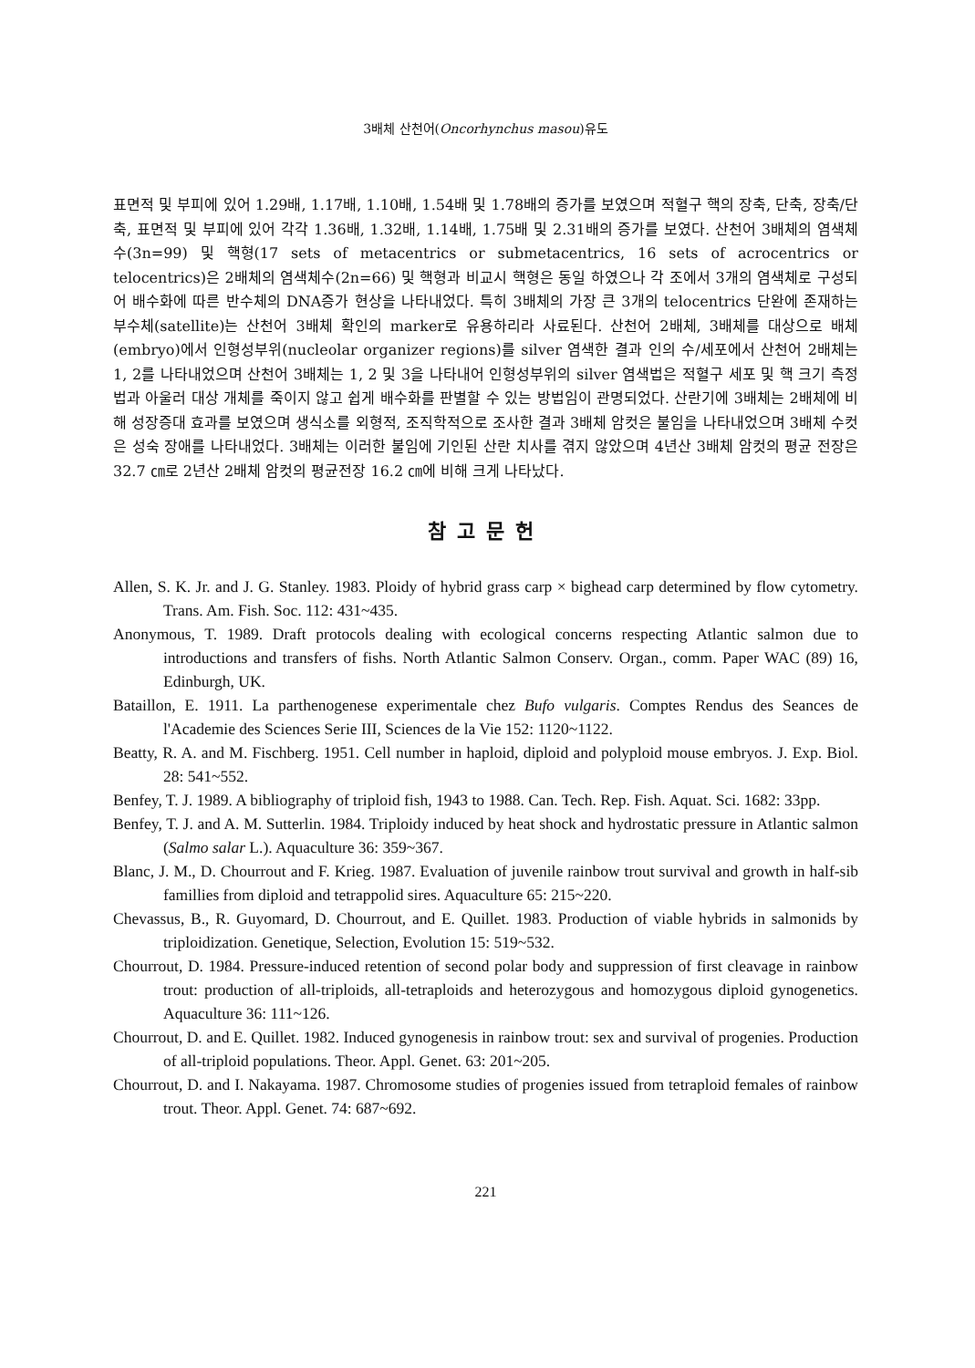3배체 산천어(Oncorhynchus masou)유도
표면적 및 부피에 있어 1.29배, 1.17배, 1.10배, 1.54배 및 1.78배의 증가를 보였으며 적혈구 핵의 장축, 단축, 장축/단축, 표면적 및 부피에 있어 각각 1.36배, 1.32배, 1.14배, 1.75배 및 2.31배의 증가를 보였다. 산천어 3배체의 염색체수(3n=99) 및 핵형(17 sets of metacentrics or submetacentrics, 16 sets of acrocentrics or telocentrics)은 2배체의 염색체수(2n=66) 및 핵형과 비교시 핵형은 동일 하였으나 각 조에서 3개의 염색체로 구성되어 배수화에 따른 반수체의 DNA증가 현상을 나타내었다. 특히 3배체의 가장 큰 3개의 telocentrics 단완에 존재하는 부수체(satellite)는 산천어 3배체 확인의 marker로 유용하리라 사료된다. 산천어 2배체, 3배체를 대상으로 배체(embryo)에서 인형성부위(nucleolar organizer regions)를 silver 염색한 결과 인의 수/세포에서 산천어 2배체는 1, 2를 나타내었으며 산천어 3배체는 1, 2 및 3을 나타내어 인형성부위의 silver 염색법은 적혈구 세포 및 핵 크기 측정법과 아울러 대상 개체를 죽이지 않고 쉽게 배수화를 판별할 수 있는 방법임이 관명되었다. 산란기에 3배체는 2배체에 비해 성장증대 효과를 보였으며 생식소를 외형적, 조직학적으로 조사한 결과 3배체 암컷은 불임을 나타내었으며 3배체 수컷은 성숙 장애를 나타내었다. 3배체는 이러한 불임에 기인된 산란 치사를 겪지 않았으며 4년산 3배체 암컷의 평균 전장은 32.7 ㎝로 2년산 2배체 암컷의 평균전장 16.2 ㎝에 비해 크게 나타났다.
참고문헌
Allen, S. K. Jr. and J. G. Stanley. 1983. Ploidy of hybrid grass carp × bighead carp determined by flow cytometry. Trans. Am. Fish. Soc. 112: 431~435.
Anonymous, T. 1989. Draft protocols dealing with ecological concerns respecting Atlantic salmon due to introductions and transfers of fishs. North Atlantic Salmon Conserv. Organ., comm. Paper WAC (89) 16, Edinburgh, UK.
Bataillon, E. 1911. La parthenogenese experimentale chez Bufo vulgaris. Comptes Rendus des Seances de l'Academie des Sciences Serie III, Sciences de la Vie 152: 1120~1122.
Beatty, R. A. and M. Fischberg. 1951. Cell number in haploid, diploid and polyploid mouse embryos. J. Exp. Biol. 28: 541~552.
Benfey, T. J. 1989. A bibliography of triploid fish, 1943 to 1988. Can. Tech. Rep. Fish. Aquat. Sci. 1682: 33pp.
Benfey, T. J. and A. M. Sutterlin. 1984. Triploidy induced by heat shock and hydrostatic pressure in Atlantic salmon (Salmo salar L.). Aquaculture 36: 359~367.
Blanc, J. M., D. Chourrout and F. Krieg. 1987. Evaluation of juvenile rainbow trout survival and growth in half-sib famillies from diploid and tetrappolid sires. Aquaculture 65: 215~220.
Chevassus, B., R. Guyomard, D. Chourrout, and E. Quillet. 1983. Production of viable hybrids in salmonids by triploidization. Genetique, Selection, Evolution 15: 519~532.
Chourrout, D. 1984. Pressure-induced retention of second polar body and suppression of first cleavage in rainbow trout: production of all-triploids, all-tetraploids and heterozygous and homozygous diploid gynogenetics. Aquaculture 36: 111~126.
Chourrout, D. and E. Quillet. 1982. Induced gynogenesis in rainbow trout: sex and survival of progenies. Production of all-triploid populations. Theor. Appl. Genet. 63: 201~205.
Chourrout, D. and I. Nakayama. 1987. Chromosome studies of progenies issued from tetraploid females of rainbow trout. Theor. Appl. Genet. 74: 687~692.
221